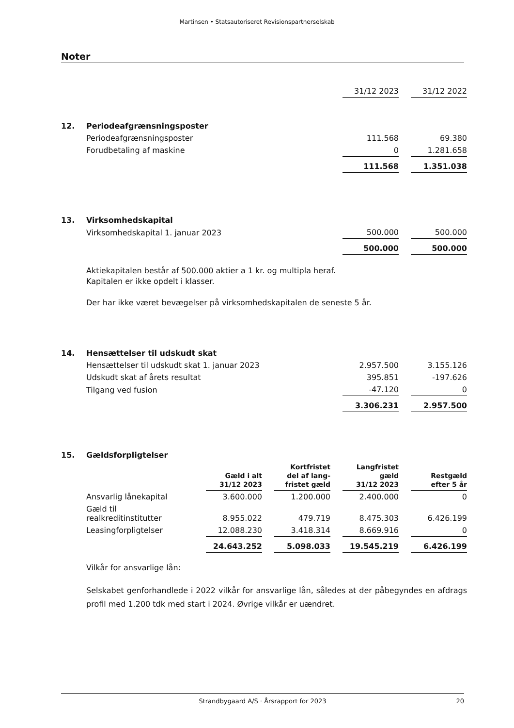Martinsen • Statsautoriseret Revisionspartnerselskab
Noter
| | | 31/12 2023 | | 31/12 2022 |
| 12. | Periodeafgrænsningsposter | | | |
| | Periodeafgrænsningsposter | 111.568 | | 69.380 |
| | Forudbetaling af maskine | 0 | | 1.281.658 |
| | | 111.568 | | 1.351.038 |
| 13. | Virksomhedskapital | | | |
| | Virksomhedskapital 1. januar 2023 | 500.000 | | 500.000 |
| | | 500.000 | | 500.000 |
Aktiekapitalen består af 500.000 aktier a 1 kr. og multipla heraf.
Kapitalen er ikke opdelt i klasser.
Der har ikke været bevægelser på virksomhedskapitalen de seneste 5 år.
| 14. | Hensættelser til udskudt skat | | | |
| | Hensættelser til udskudt skat 1. januar 2023 | 2.957.500 | | 3.155.126 |
| | Udskudt skat af årets resultat | 395.851 | | -197.626 |
| | Tilgang ved fusion | -47.120 | | 0 |
| | | 3.306.231 | | 2.957.500 |
| 15. | Gældsforpligtelser | | | | | | | |
| | | Gæld i alt 31/12 2023 | | Kortfristet del af lang- fristet gæld | | Langfristet gæld 31/12 2023 | | Restgæld efter 5 år |
| | Ansvarlig lånekapital | 3.600.000 | | 1.200.000 | | 2.400.000 | | 0 |
| | Gæld til realkreditinstitutter | 8.955.022 | | 479.719 | | 8.475.303 | | 6.426.199 |
| | Leasingforpligtelser | 12.088.230 | | 3.418.314 | | 8.669.916 | | 0 |
| | | 24.643.252 | | 5.098.033 | | 19.545.219 | | 6.426.199 |
Vilkår for ansvarlige lån:
Selskabet genforhandlede i 2022 vilkår for ansvarlige lån, således at der påbegyndes en afdrags profil med 1.200 tdk med start i 2024. Øvrige vilkår er uændret.
Strandbygaard A/S · Årsrapport for 2023 20